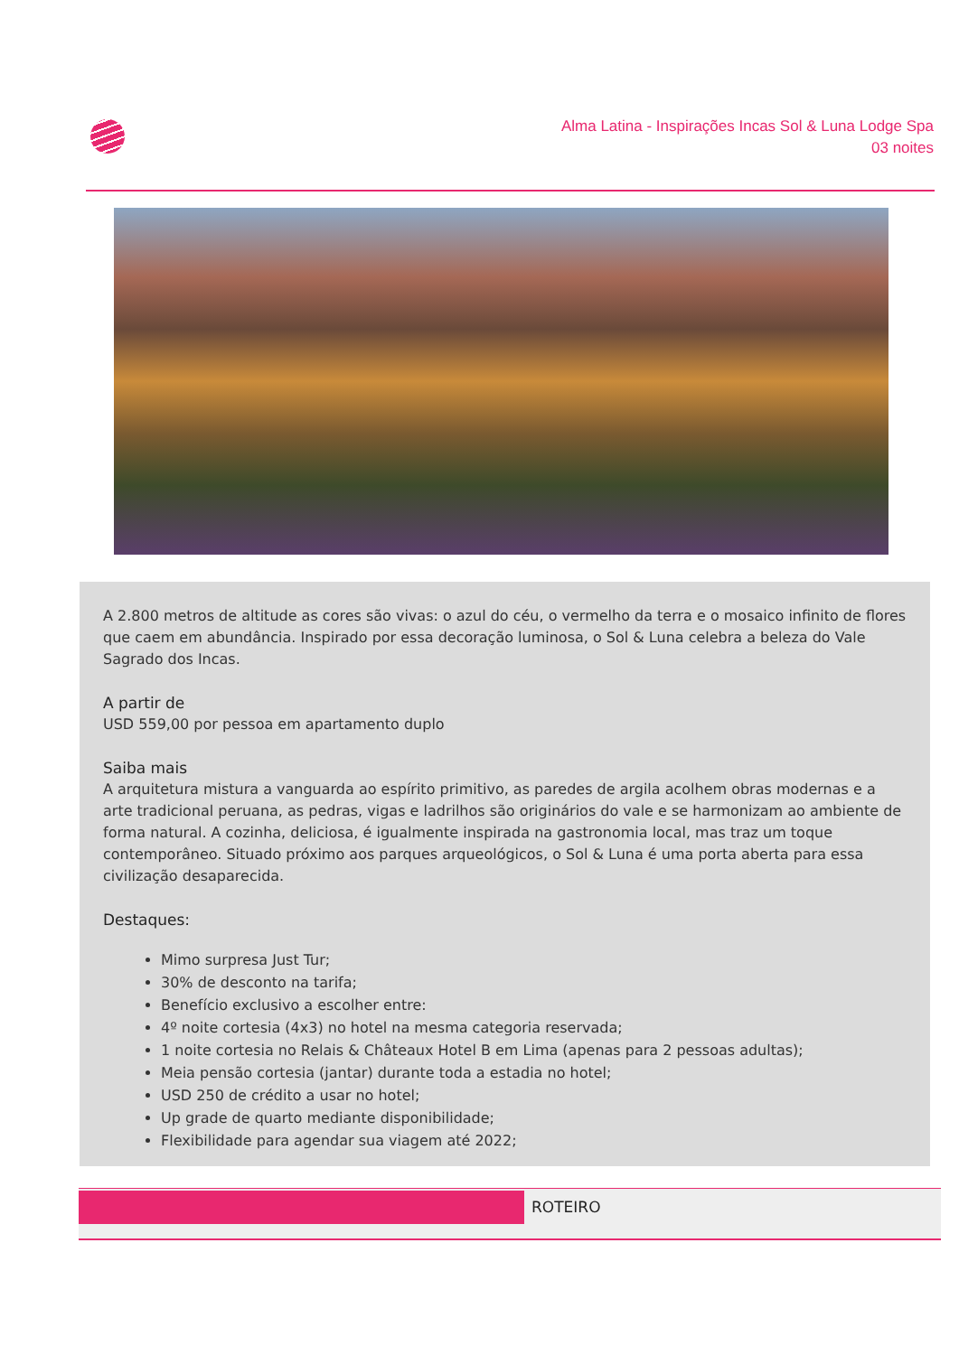Alma Latina - Inspirações Incas Sol & Luna Lodge Spa
03 noites
A 2.800 metros de altitude as cores são vivas: o azul do céu, o vermelho da terra e o mosaico infinito de flores que caem em abundância. Inspirado por essa decoração luminosa, o Sol & Luna celebra a beleza do Vale Sagrado dos Incas.
A partir de
USD 559,00 por pessoa em apartamento duplo
Saiba mais
A arquitetura mistura a vanguarda ao espírito primitivo, as paredes de argila acolhem obras modernas e a arte tradicional peruana, as pedras, vigas e ladrilhos são originários do vale e se harmonizam ao ambiente de forma natural. A cozinha, deliciosa, é igualmente inspirada na gastronomia local, mas traz um toque contemporâneo. Situado próximo aos parques arqueológicos, o Sol & Luna é uma porta aberta para essa civilização desaparecida.
Destaques:
Mimo surpresa Just Tur;
30% de desconto na tarifa;
Benefício exclusivo a escolher entre:
4º noite cortesia (4x3) no hotel na mesma categoria reservada;
1 noite cortesia no Relais & Châteaux Hotel B em Lima (apenas para 2 pessoas adultas);
Meia pensão cortesia (jantar) durante toda a estadia no hotel;
USD 250 de crédito a usar no hotel;
Up grade de quarto mediante disponibilidade;
Flexibilidade para agendar sua viagem até 2022;
ROTEIRO